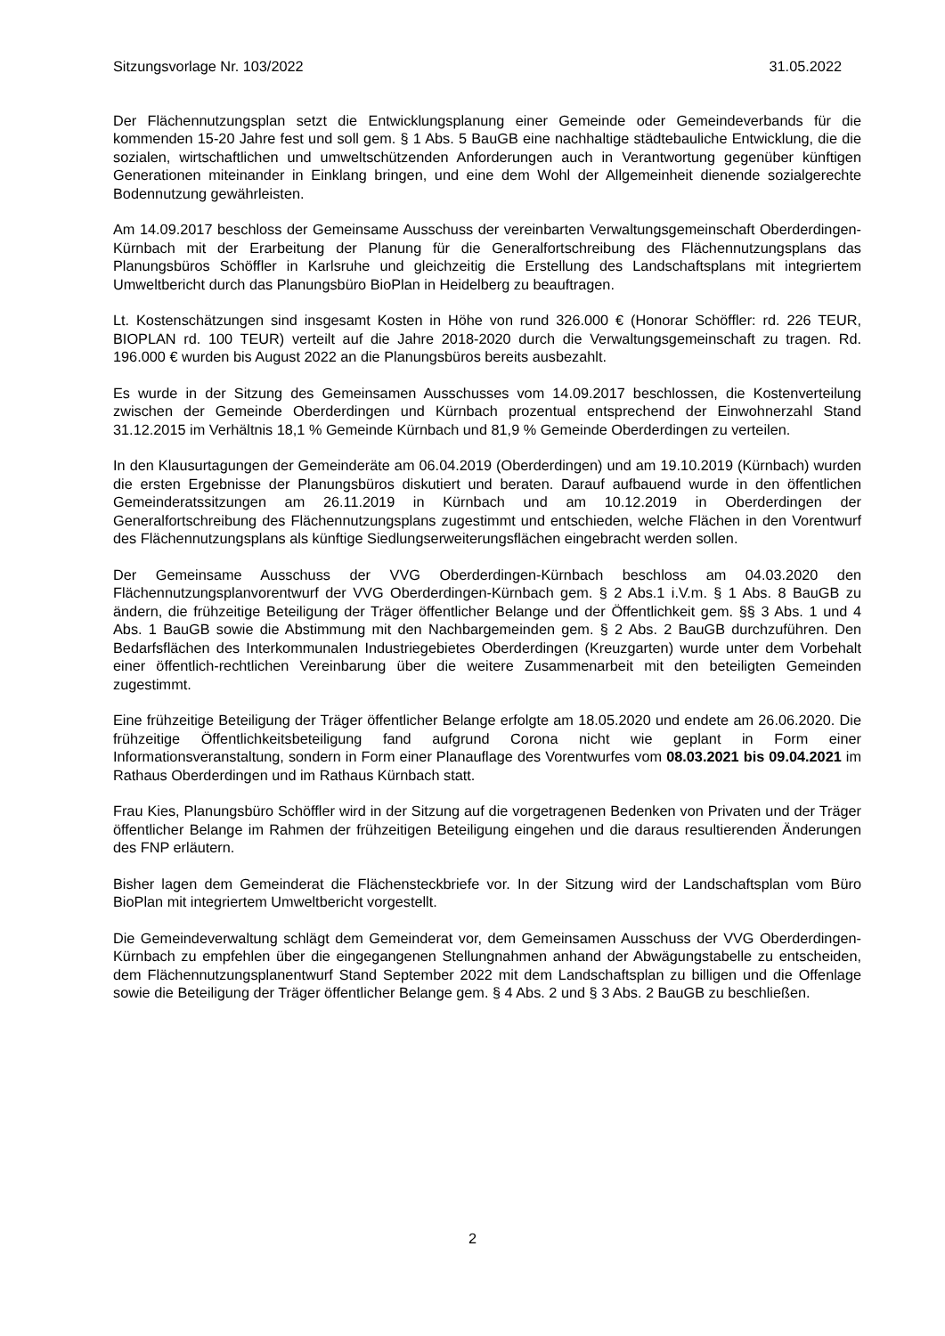Sitzungsvorlage Nr. 103/2022 31.05.2022
Der Flächennutzungsplan setzt die Entwicklungsplanung einer Gemeinde oder Gemeindeverbands für die kommenden 15-20 Jahre fest und soll gem. § 1 Abs. 5 BauGB eine nachhaltige städtebauliche Entwicklung, die die sozialen, wirtschaftlichen und umweltschützenden Anforderungen auch in Verantwortung gegenüber künftigen Generationen miteinander in Einklang bringen, und eine dem Wohl der Allgemeinheit dienende sozialgerechte Bodennutzung gewährleisten.
Am 14.09.2017 beschloss der Gemeinsame Ausschuss der vereinbarten Verwaltungsgemeinschaft Oberderdingen-Kürnbach mit der Erarbeitung der Planung für die Generalfortschreibung des Flächennutzungsplans das Planungsbüros Schöffler in Karlsruhe und gleichzeitig die Erstellung des Landschaftsplans mit integriertem Umweltbericht durch das Planungsbüro BioPlan in Heidelberg zu beauftragen.
Lt. Kostenschätzungen sind insgesamt Kosten in Höhe von rund 326.000 € (Honorar Schöffler: rd. 226 TEUR, BIOPLAN rd. 100 TEUR) verteilt auf die Jahre 2018-2020 durch die Verwaltungsgemeinschaft zu tragen. Rd. 196.000 € wurden bis August 2022 an die Planungsbüros bereits ausbezahlt.
Es wurde in der Sitzung des Gemeinsamen Ausschusses vom 14.09.2017 beschlossen, die Kostenverteilung zwischen der Gemeinde Oberderdingen und Kürnbach prozentual entsprechend der Einwohnerzahl Stand 31.12.2015 im Verhältnis 18,1 % Gemeinde Kürnbach und 81,9 % Gemeinde Oberderdingen zu verteilen.
In den Klausurtagungen der Gemeinderäte am 06.04.2019 (Oberderdingen) und am 19.10.2019 (Kürnbach) wurden die ersten Ergebnisse der Planungsbüros diskutiert und beraten. Darauf aufbauend wurde in den öffentlichen Gemeinderatssitzungen am 26.11.2019 in Kürnbach und am 10.12.2019 in Oberderdingen der Generalfortschreibung des Flächennutzungsplans zugestimmt und entschieden, welche Flächen in den Vorentwurf des Flächennutzungsplans als künftige Siedlungserweiterungsflächen eingebracht werden sollen.
Der Gemeinsame Ausschuss der VVG Oberderdingen-Kürnbach beschloss am 04.03.2020 den Flächennutzungsplanvorentwurf der VVG Oberderdingen-Kürnbach gem. § 2 Abs.1 i.V.m. § 1 Abs. 8 BauGB zu ändern, die frühzeitige Beteiligung der Träger öffentlicher Belange und der Öffentlichkeit gem. §§ 3 Abs. 1 und 4 Abs. 1 BauGB sowie die Abstimmung mit den Nachbargemeinden gem. § 2 Abs. 2 BauGB durchzuführen. Den Bedarfsflächen des Interkommunalen Industriegebietes Oberderdingen (Kreuzgarten) wurde unter dem Vorbehalt einer öffentlich-rechtlichen Vereinbarung über die weitere Zusammenarbeit mit den beteiligten Gemeinden zugestimmt.
Eine frühzeitige Beteiligung der Träger öffentlicher Belange erfolgte am 18.05.2020 und endete am 26.06.2020. Die frühzeitige Öffentlichkeitsbeteiligung fand aufgrund Corona nicht wie geplant in Form einer Informationsveranstaltung, sondern in Form einer Planauflage des Vorentwurfes vom 08.03.2021 bis 09.04.2021 im Rathaus Oberderdingen und im Rathaus Kürnbach statt.
Frau Kies, Planungsbüro Schöffler wird in der Sitzung auf die vorgetragenen Bedenken von Privaten und der Träger öffentlicher Belange im Rahmen der frühzeitigen Beteiligung eingehen und die daraus resultierenden Änderungen des FNP erläutern.
Bisher lagen dem Gemeinderat die Flächensteckbriefe vor. In der Sitzung wird der Landschaftsplan vom Büro BioPlan mit integriertem Umweltbericht vorgestellt.
Die Gemeindeverwaltung schlägt dem Gemeinderat vor, dem Gemeinsamen Ausschuss der VVG Oberderdingen-Kürnbach zu empfehlen über die eingegangenen Stellungnahmen anhand der Abwägungstabelle zu entscheiden, dem Flächennutzungsplanentwurf Stand September 2022 mit dem Landschaftsplan zu billigen und die Offenlage sowie die Beteiligung der Träger öffentlicher Belange gem. § 4 Abs. 2 und § 3 Abs. 2 BauGB zu beschließen.
2